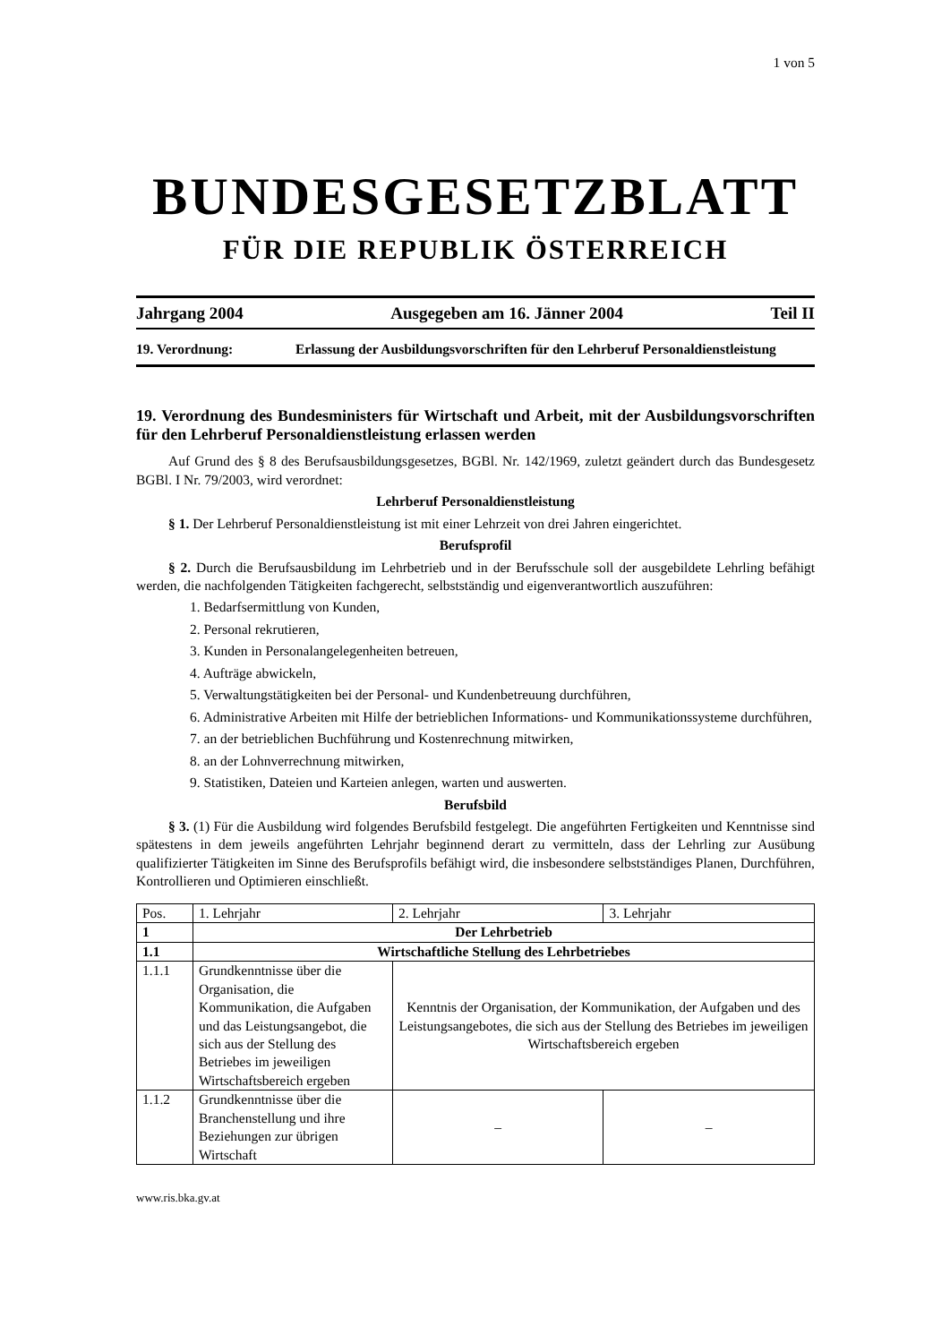1 von 5
BUNDESGESETZBLATT
FÜR DIE REPUBLIK ÖSTERREICH
Jahrgang 2004 Ausgegeben am 16. Jänner 2004 Teil II
19. Verordnung: Erlassung der Ausbildungsvorschriften für den Lehrberuf Personaldienstleistung
19. Verordnung des Bundesministers für Wirtschaft und Arbeit, mit der Ausbildungsvorschriften für den Lehrberuf Personaldienstleistung erlassen werden
Auf Grund des § 8 des Berufsausbildungsgesetzes, BGBl. Nr. 142/1969, zuletzt geändert durch das Bundesgesetz BGBl. I Nr. 79/2003, wird verordnet:
Lehrberuf Personaldienstleistung
§ 1. Der Lehrberuf Personaldienstleistung ist mit einer Lehrzeit von drei Jahren eingerichtet.
Berufsprofil
§ 2. Durch die Berufsausbildung im Lehrbetrieb und in der Berufsschule soll der ausgebildete Lehrling befähigt werden, die nachfolgenden Tätigkeiten fachgerecht, selbstständig und eigenverantwortlich auszuführen:
1. Bedarfsermittlung von Kunden,
2. Personal rekrutieren,
3. Kunden in Personalangelegenheiten betreuen,
4. Aufträge abwickeln,
5. Verwaltungstätigkeiten bei der Personal- und Kundenbetreuung durchführen,
6. Administrative Arbeiten mit Hilfe der betrieblichen Informations- und Kommunikationssysteme durchführen,
7. an der betrieblichen Buchführung und Kostenrechnung mitwirken,
8. an der Lohnverrechnung mitwirken,
9. Statistiken, Dateien und Karteien anlegen, warten und auswerten.
Berufsbild
§ 3. (1) Für die Ausbildung wird folgendes Berufsbild festgelegt. Die angeführten Fertigkeiten und Kenntnisse sind spätestens in dem jeweils angeführten Lehrjahr beginnend derart zu vermitteln, dass der Lehrling zur Ausübung qualifizierter Tätigkeiten im Sinne des Berufsprofils befähigt wird, die insbesondere selbstständiges Planen, Durchführen, Kontrollieren und Optimieren einschließt.
| Pos. | 1. Lehrjahr | 2. Lehrjahr | 3. Lehrjahr |
| --- | --- | --- | --- |
| 1 | Der Lehrbetrieb | | |
| 1.1 | Wirtschaftliche Stellung des Lehrbetriebes | | |
| 1.1.1 | Grundkenntnisse über die Organisation, die Kommunikation, die Aufgaben und das Leistungsangebot, die sich aus der Stellung des Betriebes im jeweiligen Wirtschaftsbereich ergeben | Kenntnis der Organisation, der Kommunikation, der Aufgaben und des Leistungsangebotes, die sich aus der Stellung des Betriebes im jeweiligen Wirtschaftsbereich ergeben | |
| 1.1.2 | Grundkenntnisse über die Branchenstellung und ihre Beziehungen zur übrigen Wirtschaft | – | – |
www.ris.bka.gv.at